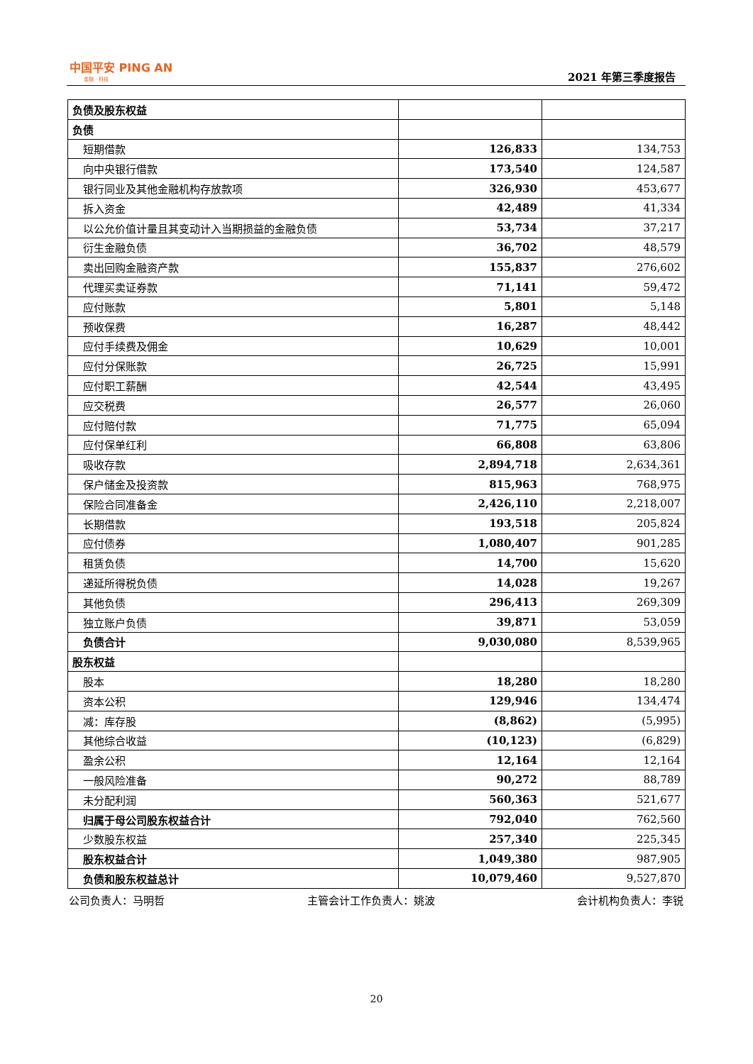中国平安 PING AN
金融 · 科技
2021 年第三季度报告
| 负债及股东权益 | | |
| 负债 | | |
| 短期借款 | 126,833 | 134,753 |
| 向中央银行借款 | 173,540 | 124,587 |
| 银行同业及其他金融机构存放款项 | 326,930 | 453,677 |
| 拆入资金 | 42,489 | 41,334 |
| 以公允价值计量且其变动计入当期损益的金融负债 | 53,734 | 37,217 |
| 衍生金融负债 | 36,702 | 48,579 |
| 卖出回购金融资产款 | 155,837 | 276,602 |
| 代理买卖证券款 | 71,141 | 59,472 |
| 应付账款 | 5,801 | 5,148 |
| 预收保费 | 16,287 | 48,442 |
| 应付手续费及佣金 | 10,629 | 10,001 |
| 应付分保账款 | 26,725 | 15,991 |
| 应付职工薪酬 | 42,544 | 43,495 |
| 应交税费 | 26,577 | 26,060 |
| 应付赔付款 | 71,775 | 65,094 |
| 应付保单红利 | 66,808 | 63,806 |
| 吸收存款 | 2,894,718 | 2,634,361 |
| 保户储金及投资款 | 815,963 | 768,975 |
| 保险合同准备金 | 2,426,110 | 2,218,007 |
| 长期借款 | 193,518 | 205,824 |
| 应付债券 | 1,080,407 | 901,285 |
| 租赁负债 | 14,700 | 15,620 |
| 递延所得税负债 | 14,028 | 19,267 |
| 其他负债 | 296,413 | 269,309 |
| 独立账户负债 | 39,871 | 53,059 |
| 负债合计 | 9,030,080 | 8,539,965 |
| 股东权益 | | |
| 股本 | 18,280 | 18,280 |
| 资本公积 | 129,946 | 134,474 |
| 减：库存股 | (8,862) | (5,995) |
| 其他综合收益 | (10,123) | (6,829) |
| 盈余公积 | 12,164 | 12,164 |
| 一般风险准备 | 90,272 | 88,789 |
| 未分配利润 | 560,363 | 521,677 |
| 归属于母公司股东权益合计 | 792,040 | 762,560 |
| 少数股东权益 | 257,340 | 225,345 |
| 股东权益合计 | 1,049,380 | 987,905 |
| 负债和股东权益总计 | 10,079,460 | 9,527,870 |
公司负责人：马明哲 主管会计工作负责人：姚波 会计机构负责人：李锐
20